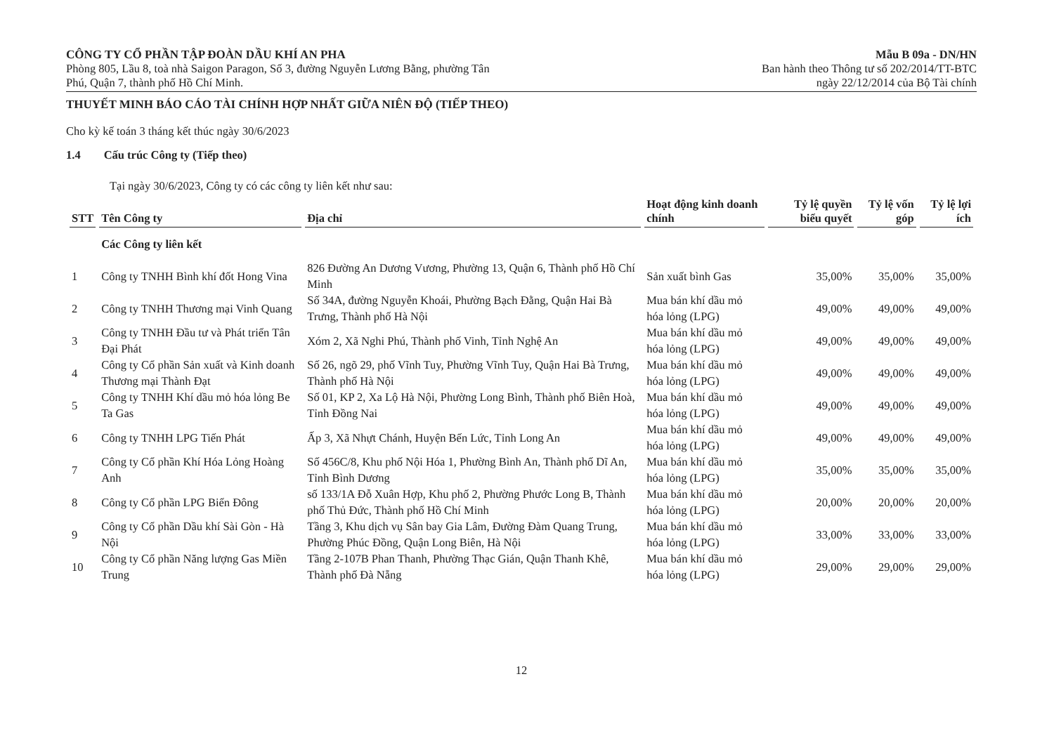CÔNG TY CỔ PHẦN TẬP ĐOÀN DẦU KHÍ AN PHA
Phòng 805, Lầu 8, toà nhà Saigon Paragon, Số 3, đường Nguyễn Lương Bằng, phường Tân
Phú, Quận 7, thành phố Hồ Chí Minh.
Mẫu B 09a - DN/HN
Ban hành theo Thông tư số 202/2014/TT-BTC
ngày 22/12/2014 của Bộ Tài chính
THUYẾT MINH BÁO CÁO TÀI CHÍNH HỢP NHẤT GIỮA NIÊN ĐỘ (TIẾP THEO)
Cho kỳ kế toán 3 tháng kết thúc ngày 30/6/2023
1.4 Cấu trúc Công ty (Tiếp theo)
Tại ngày 30/6/2023, Công ty có các công ty liên kết như sau:
| STT | Tên Công ty | Địa chỉ | Hoạt động kinh doanh chính | Tỷ lệ quyền biểu quyết | Tỷ lệ vốn góp | Tỷ lệ lợi ích |
| --- | --- | --- | --- | --- | --- | --- |
| | Các Công ty liên kết | | | | | |
| 1 | Công ty TNHH Bình khí đốt Hong Vina | 826 Đường An Dương Vương, Phường 13, Quận 6, Thành phố Hồ Chí Minh | Sản xuất bình Gas | 35,00% | 35,00% | 35,00% |
| 2 | Công ty TNHH Thương mại Vinh Quang | Số 34A, đường Nguyễn Khoái, Phường Bạch Đằng, Quận Hai Bà Trưng, Thành phố Hà Nội | Mua bán khí dầu mỏ hóa lỏng (LPG) | 49,00% | 49,00% | 49,00% |
| 3 | Công ty TNHH Đầu tư và Phát triển Tân Đại Phát | Xóm 2, Xã Nghi Phú, Thành phố Vinh, Tỉnh Nghệ An | Mua bán khí dầu mỏ hóa lỏng (LPG) | 49,00% | 49,00% | 49,00% |
| 4 | Công ty Cổ phần Sản xuất và Kinh doanh Thương mại Thành Đạt | Số 26, ngõ 29, phố Vĩnh Tuy, Phường Vĩnh Tuy, Quận Hai Bà Trưng, Thành phố Hà Nội | Mua bán khí dầu mỏ hóa lỏng (LPG) | 49,00% | 49,00% | 49,00% |
| 5 | Công ty TNHH Khí dầu mỏ hóa lỏng Be Ta Gas | Số 01, KP 2, Xa Lộ Hà Nội, Phường Long Bình, Thành phố Biên Hoà, Tỉnh Đồng Nai | Mua bán khí dầu mỏ hóa lỏng (LPG) | 49,00% | 49,00% | 49,00% |
| 6 | Công ty TNHH LPG Tiến Phát | Ấp 3, Xã Nhựt Chánh, Huyện Bến Lức, Tỉnh Long An | Mua bán khí dầu mỏ hóa lỏng (LPG) | 49,00% | 49,00% | 49,00% |
| 7 | Công ty Cổ phần Khí Hóa Lỏng Hoàng Anh | Số 456C/8, Khu phố Nội Hóa 1, Phường Bình An, Thành phố Dĩ An, Tỉnh Bình Dương | Mua bán khí dầu mỏ hóa lỏng (LPG) | 35,00% | 35,00% | 35,00% |
| 8 | Công ty Cổ phần LPG Biển Đông | số 133/1A Đỗ Xuân Hợp, Khu phố 2, Phường Phước Long B, Thành phố Thủ Đức, Thành phố Hồ Chí Minh | Mua bán khí dầu mỏ hóa lỏng (LPG) | 20,00% | 20,00% | 20,00% |
| 9 | Công ty Cổ phần Dầu khí Sài Gòn - Hà Nội | Tầng 3, Khu dịch vụ Sân bay Gia Lâm, Đường Đàm Quang Trung, Phường Phúc Đồng, Quận Long Biên, Hà Nội | Mua bán khí dầu mỏ hóa lỏng (LPG) | 33,00% | 33,00% | 33,00% |
| 10 | Công ty Cổ phần Năng lượng Gas Miền Trung | Tầng 2-107B Phan Thanh, Phường Thạc Gián, Quận Thanh Khê, Thành phố Đà Nẵng | Mua bán khí dầu mỏ hóa lỏng (LPG) | 29,00% | 29,00% | 29,00% |
12